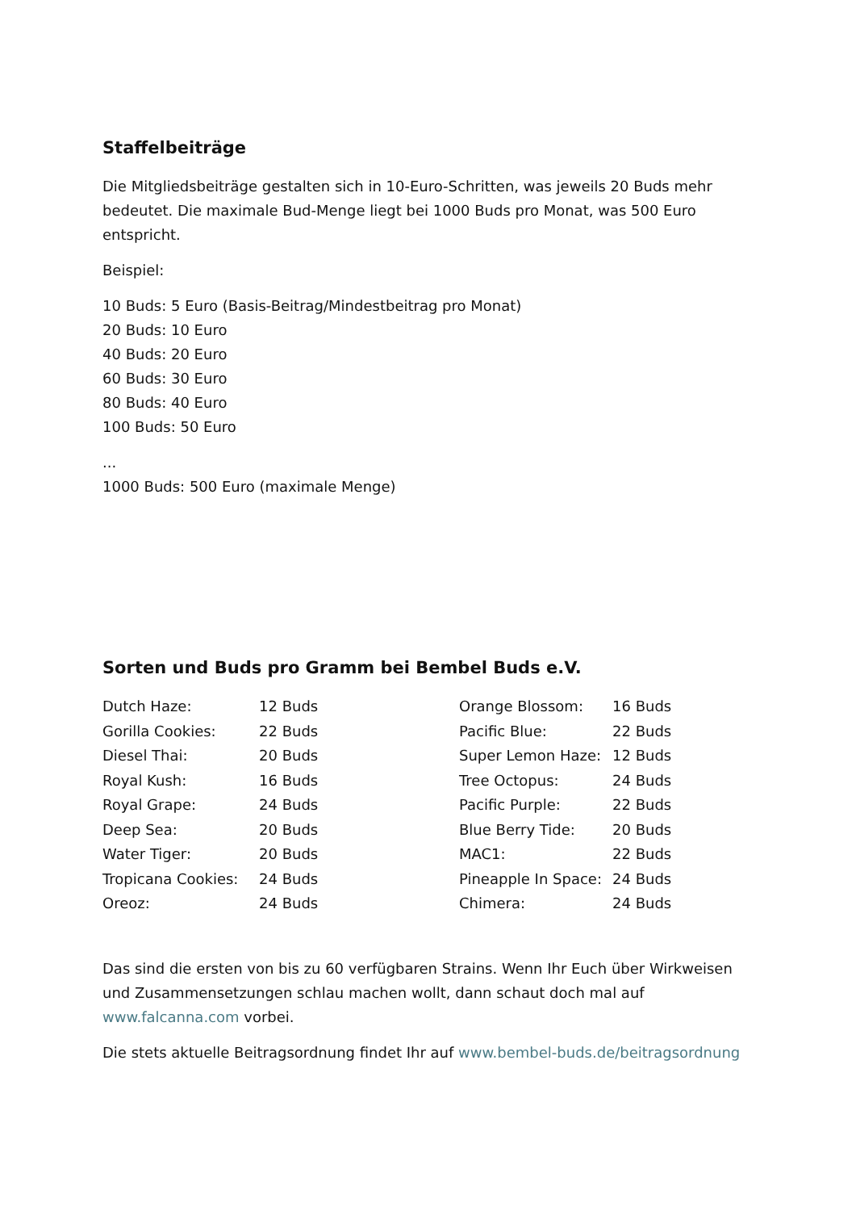Staffelbeiträge
Die Mitgliedsbeiträge gestalten sich in 10-Euro-Schritten, was jeweils 20 Buds mehr bedeutet. Die maximale Bud-Menge liegt bei 1000 Buds pro Monat, was 500 Euro entspricht.
Beispiel:
10 Buds: 5 Euro (Basis-Beitrag/Mindestbeitrag pro Monat)
20 Buds: 10 Euro
40 Buds: 20 Euro
60 Buds: 30 Euro
80 Buds: 40 Euro
100 Buds: 50 Euro
...
1000 Buds: 500 Euro (maximale Menge)
Sorten und Buds pro Gramm bei Bembel Buds e.V.
| Dutch Haze: | 12 Buds | Orange Blossom: | 16 Buds |
| Gorilla Cookies: | 22 Buds | Pacific Blue: | 22 Buds |
| Diesel Thai: | 20 Buds | Super Lemon Haze: | 12 Buds |
| Royal Kush: | 16 Buds | Tree Octopus: | 24 Buds |
| Royal Grape: | 24 Buds | Pacific Purple: | 22 Buds |
| Deep Sea: | 20 Buds | Blue Berry Tide: | 20 Buds |
| Water Tiger: | 20 Buds | MAC1: | 22 Buds |
| Tropicana Cookies: | 24 Buds | Pineapple In Space: | 24 Buds |
| Oreoz: | 24 Buds | Chimera: | 24 Buds |
Das sind die ersten von bis zu 60 verfügbaren Strains. Wenn Ihr Euch über Wirkweisen und Zusammensetzungen schlau machen wollt, dann schaut doch mal auf www.falcanna.com vorbei.
Die stets aktuelle Beitragsordnung findet Ihr auf www.bembel-buds.de/beitragsordnung